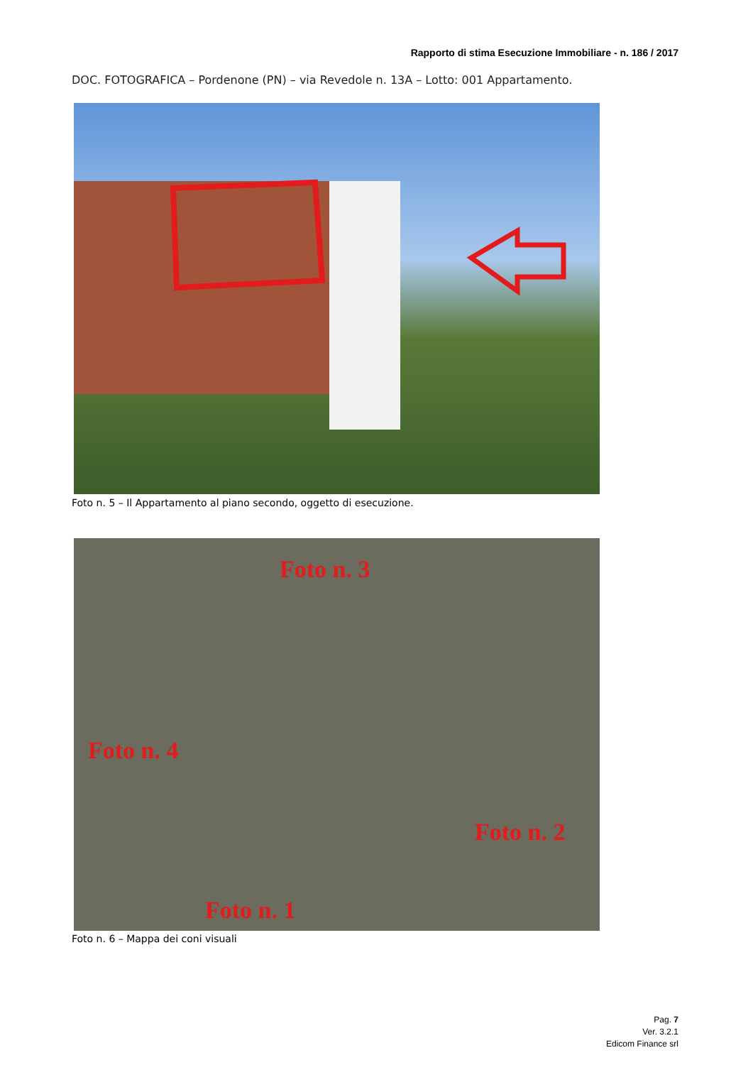Rapporto di stima Esecuzione Immobiliare - n. 186 / 2017
DOC. FOTOGRAFICA – Pordenone (PN) – via Revedole n. 13A – Lotto: 001 Appartamento.
Foto n. 5 – Il Appartamento al piano secondo, oggetto di esecuzione.
Foto n. 3
Foto n. 4
Foto n. 2
Foto n. 1
Foto n. 6 – Mappa dei coni visuali
Pag. 7
Ver. 3.2.1
Edicom Finance srl